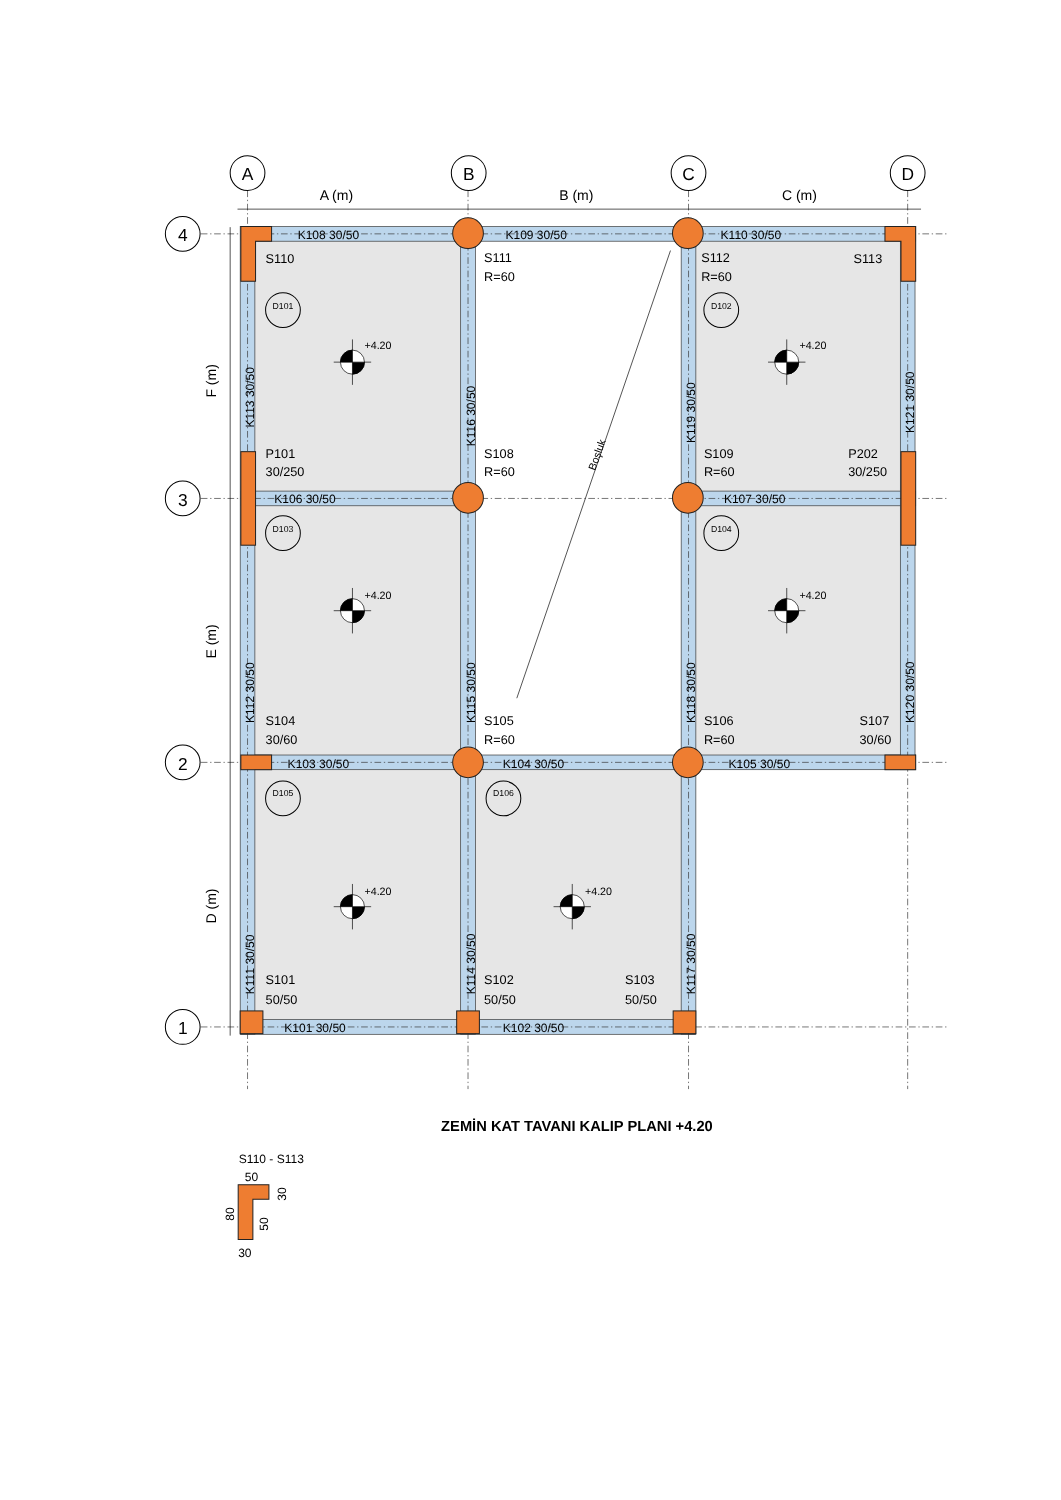A
B
C
D
4
3
2
1
A (m)
B (m)
C (m)
F (m)
E (m)
D (m)
K108 30/50
K109 30/50
K110 30/50
K106 30/50
K107 30/50
K103 30/50
K104 30/50
K105 30/50
K101 30/50
K102 30/50
K113 30/50
K116 30/50
K119 30/50
K121 30/50
K112 30/50
K115 30/50
K118 30/50
K120 30/50
K111 30/50
K114 30/50
K117 30/50
Boşluk
S110
S111
R=60
S112
R=60
S113
P101
30/250
S108
R=60
S109
R=60
P202
30/250
S104
30/60
S105
R=60
S106
R=60
S107
30/60
S101
50/50
S102
50/50
S103
50/50
D101
D102
D103
D104
D105
D106
+4.20
+4.20
+4.20
+4.20
+4.20
+4.20
ZEMİN KAT TAVANI KALIP PLANI +4.20
S110 - S113
50
30
80
50
30